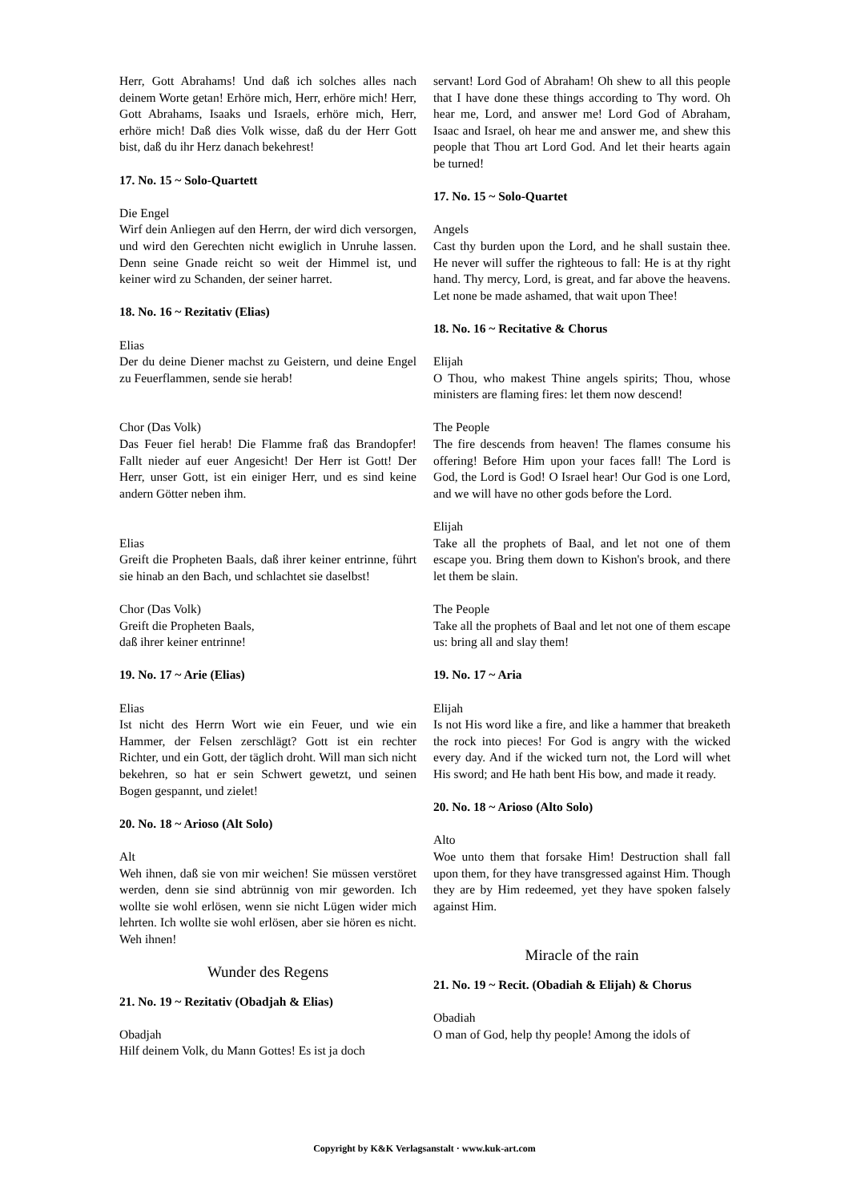Herr, Gott Abrahams! Und daß ich solches alles nach deinem Worte getan! Erhöre mich, Herr, erhöre mich! Herr, Gott Abrahams, Isaaks und Israels, erhöre mich, Herr, erhöre mich! Daß dies Volk wisse, daß du der Herr Gott bist, daß du ihr Herz danach bekehrest!
17. No. 15 ~ Solo-Quartett
Die Engel
Wirf dein Anliegen auf den Herrn, der wird dich versorgen, und wird den Gerechten nicht ewiglich in Unruhe lassen. Denn seine Gnade reicht so weit der Himmel ist, und keiner wird zu Schanden, der seiner harret.
18. No. 16 ~ Rezitativ (Elias)
Elias
Der du deine Diener machst zu Geistern, und deine Engel zu Feuerflammen, sende sie herab!
Chor (Das Volk)
Das Feuer fiel herab! Die Flamme fraß das Brandopfer! Fallt nieder auf euer Angesicht! Der Herr ist Gott! Der Herr, unser Gott, ist ein einiger Herr, und es sind keine andern Götter neben ihm.
Elias
Greift die Propheten Baals, daß ihrer keiner entrinne, führt sie hinab an den Bach, und schlachtet sie daselbst!
Chor (Das Volk)
Greift die Propheten Baals,
daß ihrer keiner entrinne!
19. No. 17 ~ Arie (Elias)
Elias
Ist nicht des Herrn Wort wie ein Feuer, und wie ein Hammer, der Felsen zerschlägt? Gott ist ein rechter Richter, und ein Gott, der täglich droht. Will man sich nicht bekehren, so hat er sein Schwert gewetzt, und seinen Bogen gespannt, und zielet!
20. No. 18 ~ Arioso (Alt Solo)
Alt
Weh ihnen, daß sie von mir weichen! Sie müssen verstöret werden, denn sie sind abtrünnig von mir geworden. Ich wollte sie wohl erlösen, wenn sie nicht Lügen wider mich lehrten. Ich wollte sie wohl erlösen, aber sie hören es nicht. Weh ihnen!
Wunder des Regens
21. No. 19 ~ Rezitativ (Obadjah & Elias)
Obadjah
Hilf deinem Volk, du Mann Gottes! Es ist ja doch
servant! Lord God of Abraham! Oh shew to all this people that I have done these things according to Thy word. Oh hear me, Lord, and answer me! Lord God of Abraham, Isaac and Israel, oh hear me and answer me, and shew this people that Thou art Lord God. And let their hearts again be turned!
17. No. 15 ~ Solo-Quartet
Angels
Cast thy burden upon the Lord, and he shall sustain thee. He never will suffer the righteous to fall: He is at thy right hand. Thy mercy, Lord, is great, and far above the heavens. Let none be made ashamed, that wait upon Thee!
18. No. 16 ~ Recitative & Chorus
Elijah
O Thou, who makest Thine angels spirits; Thou, whose ministers are flaming fires: let them now descend!
The People
The fire descends from heaven! The flames consume his offering! Before Him upon your faces fall! The Lord is God, the Lord is God! O Israel hear! Our God is one Lord, and we will have no other gods before the Lord.
Elijah
Take all the prophets of Baal, and let not one of them escape you. Bring them down to Kishon's brook, and there let them be slain.
The People
Take all the prophets of Baal and let not one of them escape us: bring all and slay them!
19. No. 17 ~ Aria
Elijah
Is not His word like a fire, and like a hammer that breaketh the rock into pieces! For God is angry with the wicked every day. And if the wicked turn not, the Lord will whet His sword; and He hath bent His bow, and made it ready.
20. No. 18 ~ Arioso (Alto Solo)
Alto
Woe unto them that forsake Him! Destruction shall fall upon them, for they have transgressed against Him. Though they are by Him redeemed, yet they have spoken falsely against Him.
Miracle of the rain
21. No. 19 ~ Recit. (Obadiah & Elijah) & Chorus
Obadiah
O man of God, help thy people! Among the idols of
Copyright by K&K Verlagsanstalt · www.kuk-art.com